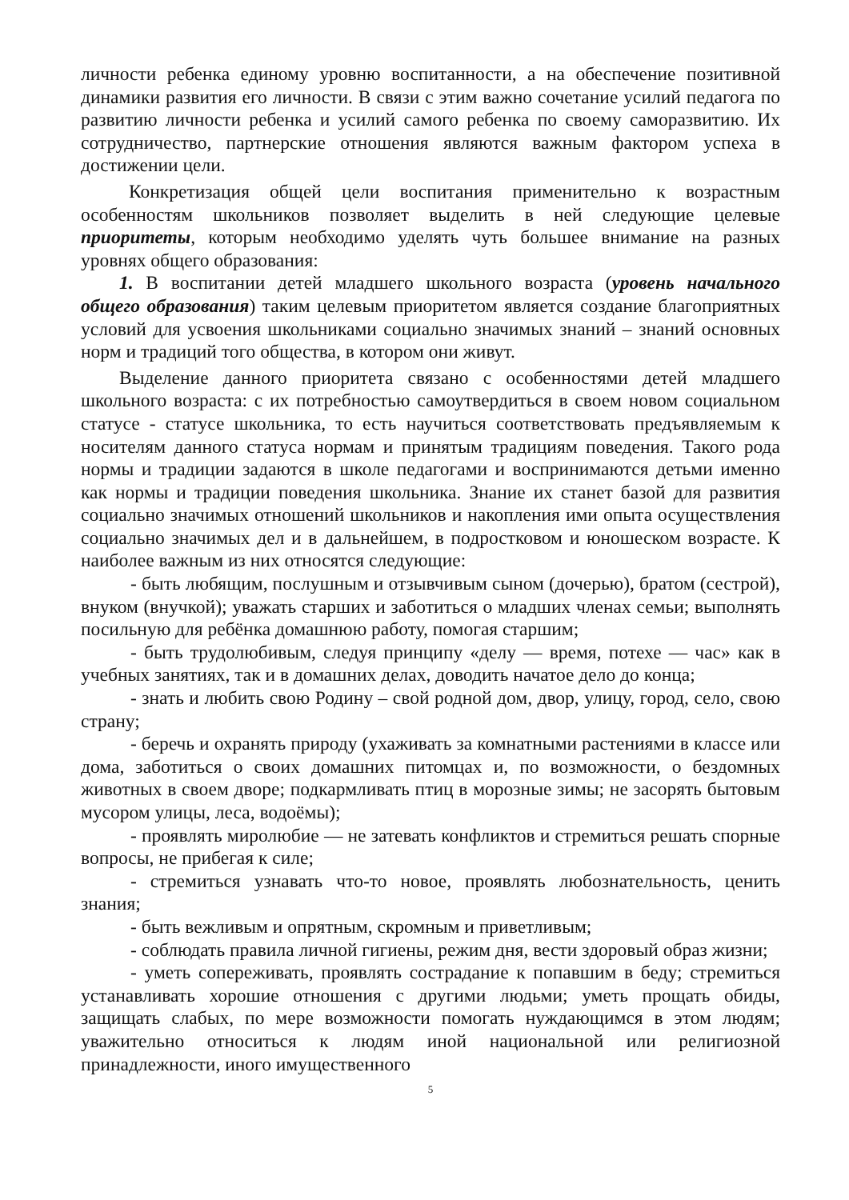личности ребенка единому уровню воспитанности, а на обеспечение позитивной динамики развития его личности. В связи с этим важно сочетание усилий педагога по развитию личности ребенка и усилий самого ребенка по своему саморазвитию. Их сотрудничество, партнерские отношения являются важным фактором успеха в достижении цели.
Конкретизация общей цели воспитания применительно к возрастным особенностям школьников позволяет выделить в ней следующие целевые приоритеты, которым необходимо уделять чуть большее внимание на разных уровнях общего образования:
1. В воспитании детей младшего школьного возраста (уровень начального общего образования) таким целевым приоритетом является создание благоприятных условий для усвоения школьниками социально значимых знаний – знаний основных норм и традиций того общества, в котором они живут.
Выделение данного приоритета связано с особенностями детей младшего школьного возраста: с их потребностью самоутвердиться в своем новом социальном статусе - статусе школьника, то есть научиться соответствовать предъявляемым к носителям данного статуса нормам и принятым традициям поведения. Такого рода нормы и традиции задаются в школе педагогами и воспринимаются детьми именно как нормы и традиции поведения школьника. Знание их станет базой для развития социально значимых отношений школьников и накопления ими опыта осуществления социально значимых дел и в дальнейшем, в подростковом и юношеском возрасте. К наиболее важным из них относятся следующие:
- быть любящим, послушным и отзывчивым сыном (дочерью), братом (сестрой), внуком (внучкой); уважать старших и заботиться о младших членах семьи; выполнять посильную для ребёнка домашнюю работу, помогая старшим;
- быть трудолюбивым, следуя принципу «делу — время, потехе — час» как в учебных занятиях, так и в домашних делах, доводить начатое дело до конца;
- знать и любить свою Родину – свой родной дом, двор, улицу, город, село, свою страну;
- беречь и охранять природу (ухаживать за комнатными растениями в классе или дома, заботиться о своих домашних питомцах и, по возможности, о бездомных животных в своем дворе; подкармливать птиц в морозные зимы; не засорять бытовым мусором улицы, леса, водоёмы);
- проявлять миролюбие — не затевать конфликтов и стремиться решать спорные вопросы, не прибегая к силе;
- стремиться узнавать что-то новое, проявлять любознательность, ценить знания;
- быть вежливым и опрятным, скромным и приветливым;
- соблюдать правила личной гигиены, режим дня, вести здоровый образ жизни;
- уметь сопереживать, проявлять сострадание к попавшим в беду; стремиться устанавливать хорошие отношения с другими людьми; уметь прощать обиды, защищать слабых, по мере возможности помогать нуждающимся в этом людям; уважительно относиться к людям иной национальной или религиозной принадлежности, иного имущественного
5